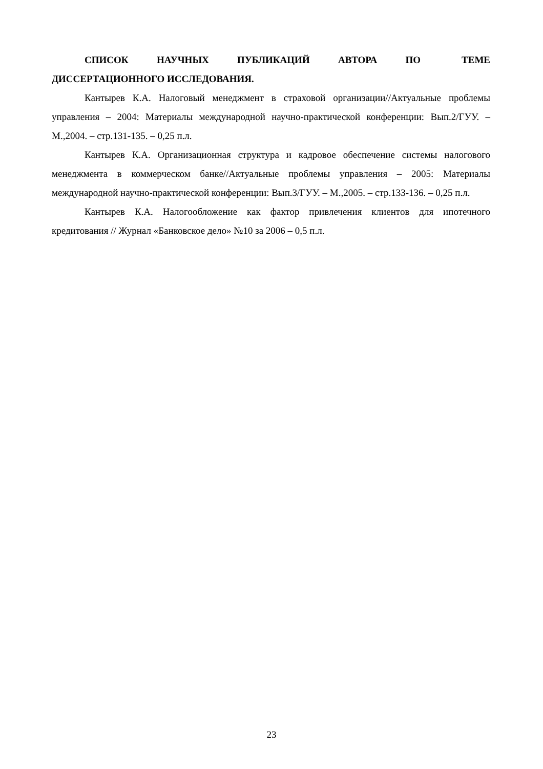СПИСОК НАУЧНЫХ ПУБЛИКАЦИЙ АВТОРА ПО ТЕМЕ ДИССЕРТАЦИОННОГО ИССЛЕДОВАНИЯ.
Кантырев К.А. Налоговый менеджмент в страховой организации//Актуальные проблемы управления – 2004: Материалы международной научно-практической конференции: Вып.2/ГУУ. – М.,2004. – стр.131-135. – 0,25 п.л.
Кантырев К.А. Организационная структура и кадровое обеспечение системы налогового менеджмента в коммерческом банке//Актуальные проблемы управления – 2005: Материалы международной научно-практической конференции: Вып.3/ГУУ. – М.,2005. – стр.133-136. – 0,25 п.л.
Кантырев К.А. Налогообложение как фактор привлечения клиентов для ипотечного кредитования // Журнал «Банковское дело» №10 за 2006 – 0,5 п.л.
23